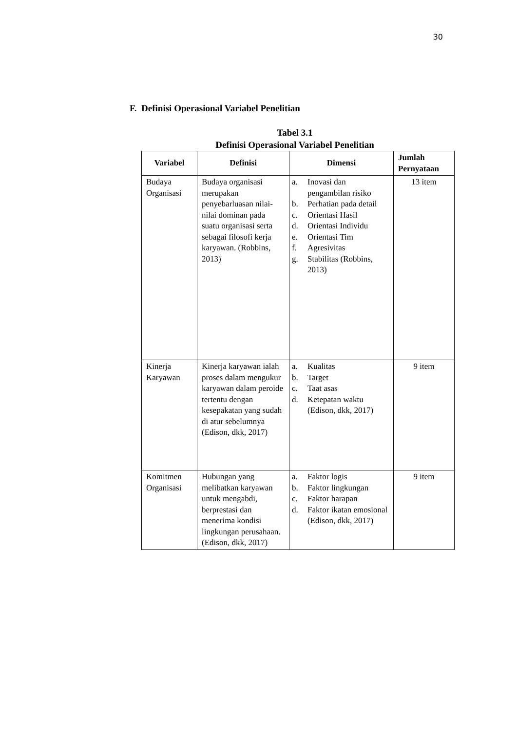30
F. Definisi Operasional Variabel Penelitian
Tabel 3.1
Definisi Operasional Variabel Penelitian
| Variabel | Definisi | Dimensi | Jumlah Pernyataan |
| --- | --- | --- | --- |
| Budaya Organisasi | Budaya organisasi merupakan penyebarluasan nilai-nilai dominan pada suatu organisasi serta sebagai filosofi kerja karyawan. (Robbins, 2013) | a. Inovasi dan pengambilan risiko b. Perhatian pada detail c. Orientasi Hasil d. Orientasi Individu e. Orientasi Tim f. Agresivitas g. Stabilitas (Robbins, 2013) | 13 item |
| Kinerja Karyawan | Kinerja karyawan ialah proses dalam mengukur karyawan dalam peroide tertentu dengan kesepakatan yang sudah di atur sebelumnya (Edison, dkk, 2017) | a. Kualitas b. Target c. Taat asas d. Ketepatan waktu (Edison, dkk, 2017) | 9 item |
| Komitmen Organisasi | Hubungan yang melibatkan karyawan untuk mengabdi, berprestasi dan menerima kondisi lingkungan perusahaan. (Edison, dkk, 2017) | a. Faktor logis b. Faktor lingkungan c. Faktor harapan d. Faktor ikatan emosional (Edison, dkk, 2017) | 9 item |